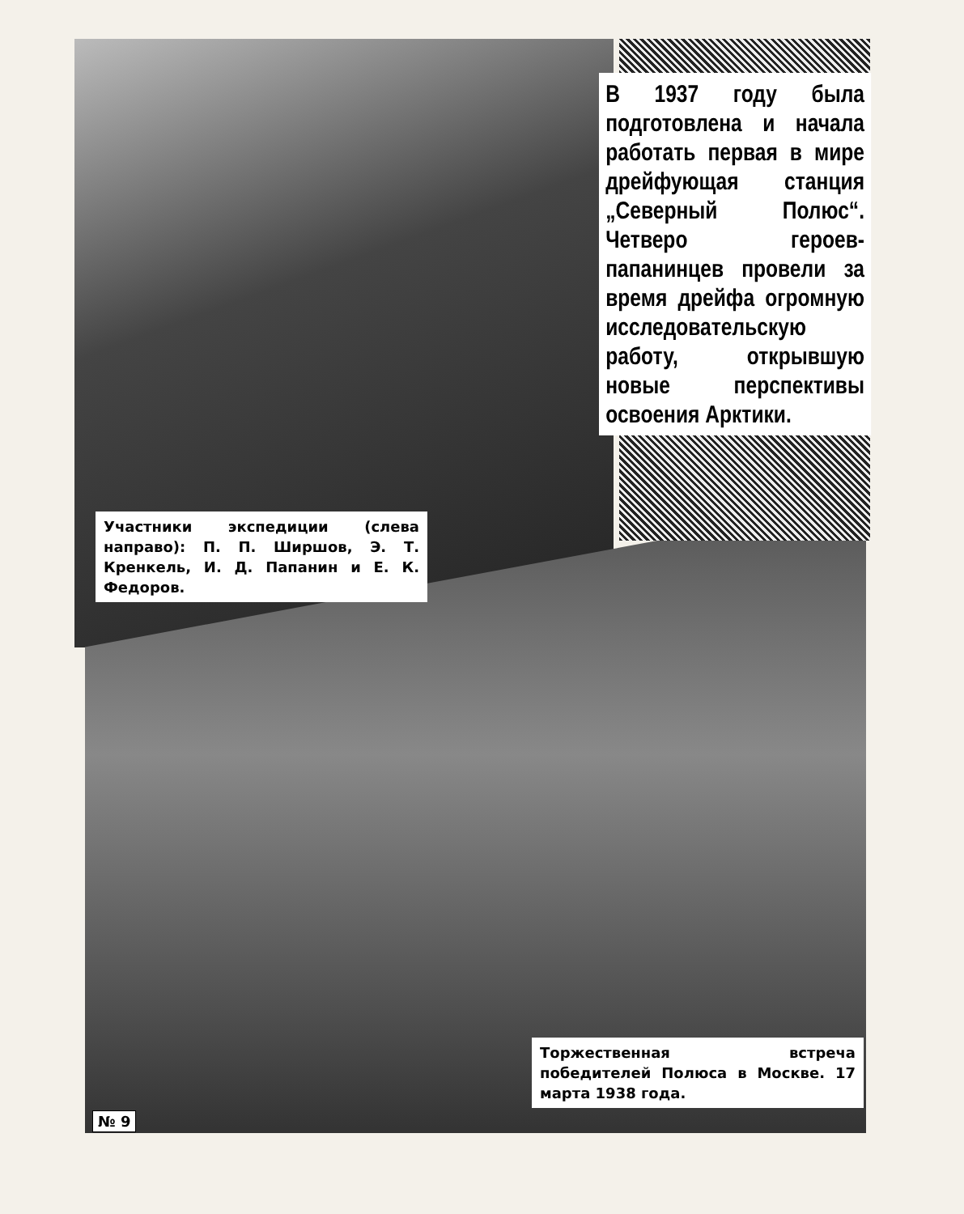В 1937 году была подготовлена и начала работать первая в мире дрейфующая станция „Северный Полюс“. Четверо героев-папанинцев провели за время дрейфа огромную исследовательскую работу, открывшую новые перспективы освоения Арктики.
Участники экспедиции (слева направо): П. П. Ширшов, Э. Т. Кренкель, И. Д. Папанин и Е. К. Федоров.
Торжественная встреча победителей Полюса в Москве. 17 марта 1938 года.
№ 9